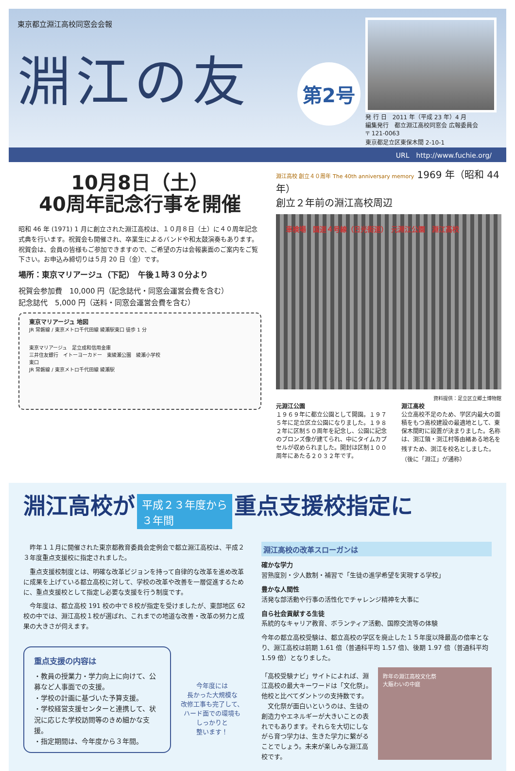東京都立淵江高校同窓会会報
淵江の友
第2号
発 行 日　2011 年（平成 23 年）4 月
編集発行　都立淵江高校同窓会 広報委員会
〒 121-0063
東京都足立区東保木間 2-10-1
URL　http://www.fuchie.org/
10月8日（土）
40周年記念行事を開催
昭和 46 年 (1971) 1 月に創立された淵江高校は、１０月８日（土）に４０周年記念式典を行います。祝賀会も開催され、卒業生によるバンドや和太鼓演奏もあります。
祝賀会は、会員の皆様もご参加できますので、ご希望の方は会報裏面のご案内をご覧下さい。お申込み締切りは５月 20 日（金）です。
場所：東京マリアージュ（下記）　午後１時３０分より
祝賀会参加費　10,000 円（記念誌代・同窓会運営会費を含む）
記念誌代　5,000 円（送料・同窓会運営会費を含む）
東京マリアージュ 地図
JR 常磐線 / 東京メトロ千代田線 綾瀬駅東口 徒歩 1 分
東京マリアージュ　足立成和信用金庫
三井住友銀行　イトーヨーカドー　東綾瀬公園　綾瀬小学校
東口
JR 常磐線 / 東京メトロ千代田線 綾瀬駅
淵江高校 創立４０周年 The 40th anniversary memory 1969 年（昭和 44 年）
創立２年前の淵江高校周辺
車検場　国道４号線（日光街道）　元淵江公園　淵江高校
資料提供：足立区立郷土博物館
元淵江公園
１９６９年に都立公園として開園。１９７５年に足立区立公園になりました。１９８２年に区制５０周年を記念し、公園に記念のブロンズ像が建てられ、中にタイムカプセルが収められました。開封は区制１００周年にあたる２０３２年です。
淵江高校
公立高校不足のため、学区内最大の面積をもつ高校建設の最適地として、東保木間町に設置が決まりました。名称は、渕江領・渕江村等由緒ある地名を残すため、渕江を校名としました。（後に「淵江」が通称）
淵江高校が 平成２３年度から
３年間 重点支援校指定に
　昨年１１月に開催された東京都教育委員会定例会で都立淵江高校は、平成２３年度重点支援校に指定されました。
　重点支援校制度とは、明確な改革ビジョンを持って自律的な改革を進め改革に成果を上げている都立高校に対して、学校の改革や改善を一層促進するために、重点支援校として指定し必要な支援を行う制度です。
　今年度は、都立高校 191 校の中で８校が指定を受けましたが、東部地区 62 校の中では、淵江高校１校が選ばれ、これまでの地道な改善・改革の努力と成果の大きさが伺えます。
重点支援の内容は
・教員の授業力・学力向上に向けて、公募など人事面での支援。
・学校の計画に基づいた予算支援。
・学校経営支援センターと連携して、状況に応じた学校訪問等のきめ細かな支援。
・指定期間は、今年度から３年間。
今年度には
長かった大規模な
改修工事も完了して、
ハード面での環境も
しっかりと
整います！
淵江高校の改革スローガンは
確かな学力
習熟度別・少人数制・補習で「生徒の進学希望を実現する学校」
豊かな人間性
活発な部活動や行事の活性化でチャレンジ精神を大事に
自ら社会貢献する生徒
系統的なキャリア教育、ボランティア活動、国際交流等の体験
今年の都立高校受験は、都立高校の学区を廃止した１５年度以降最高の倍率となり、淵江高校は前期 1.61 倍（普通科平均 1.57 倍)、後期 1.97 倍（普通科平均 1.59 倍）となりました。
「高校受験ナビ」サイトによれば、淵江高校の最大キーワードは「文化祭」。他校と比べてダントツの支持数です。
　文化祭が面白いというのは、生徒の創造力やエネルギーが大きいことの表れでもあります。それらを大切にしながら育つ学力は、生きた学力に繋がることでしょう。未来が楽しみな淵江高校です。
昨年の淵江高校文化祭
大賑わいの中庭